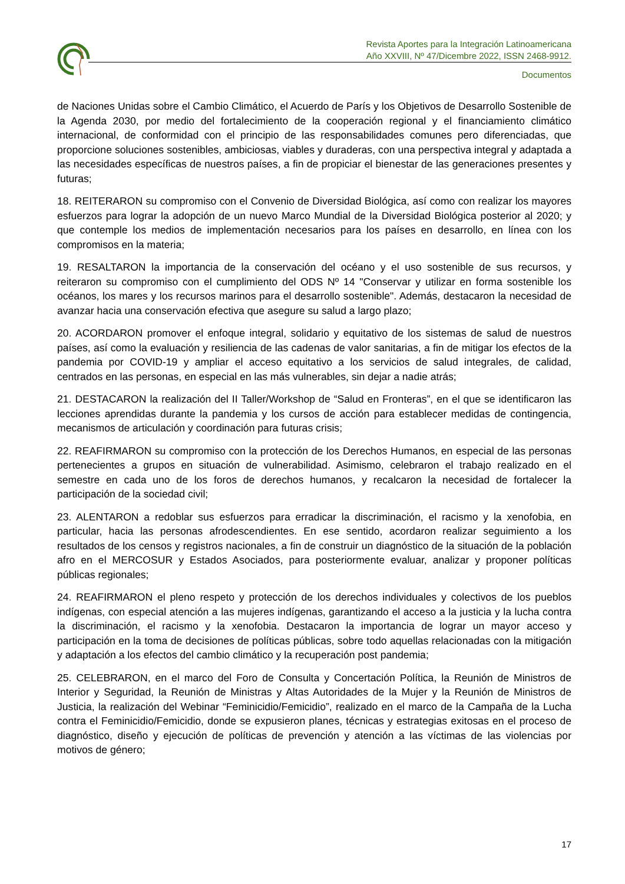Revista Aportes para la Integración Latinoamericana
Año XXVIII, Nº 47/Dicembre 2022, ISSN 2468-9912.
Documentos
de Naciones Unidas sobre el Cambio Climático, el Acuerdo de París y los Objetivos de Desarrollo Sostenible de la Agenda 2030, por medio del fortalecimiento de la cooperación regional y el financiamiento climático internacional, de conformidad con el principio de las responsabilidades comunes pero diferenciadas, que proporcione soluciones sostenibles, ambiciosas, viables y duraderas, con una perspectiva integral y adaptada a las necesidades específicas de nuestros países, a fin de propiciar el bienestar de las generaciones presentes y futuras;
18. REITERARON su compromiso con el Convenio de Diversidad Biológica, así como con realizar los mayores esfuerzos para lograr la adopción de un nuevo Marco Mundial de la Diversidad Biológica posterior al 2020; y que contemple los medios de implementación necesarios para los países en desarrollo, en línea con los compromisos en la materia;
19. RESALTARON la importancia de la conservación del océano y el uso sostenible de sus recursos, y reiteraron su compromiso con el cumplimiento del ODS Nº 14 "Conservar y utilizar en forma sostenible los océanos, los mares y los recursos marinos para el desarrollo sostenible". Además, destacaron la necesidad de avanzar hacia una conservación efectiva que asegure su salud a largo plazo;
20. ACORDARON promover el enfoque integral, solidario y equitativo de los sistemas de salud de nuestros países, así como la evaluación y resiliencia de las cadenas de valor sanitarias, a fin de mitigar los efectos de la pandemia por COVID-19 y ampliar el acceso equitativo a los servicios de salud integrales, de calidad, centrados en las personas, en especial en las más vulnerables, sin dejar a nadie atrás;
21. DESTACARON la realización del II Taller/Workshop de “Salud en Fronteras”, en el que se identificaron las lecciones aprendidas durante la pandemia y los cursos de acción para establecer medidas de contingencia, mecanismos de articulación y coordinación para futuras crisis;
22. REAFIRMARON su compromiso con la protección de los Derechos Humanos, en especial de las personas pertenecientes a grupos en situación de vulnerabilidad. Asimismo, celebraron el trabajo realizado en el semestre en cada uno de los foros de derechos humanos, y recalcaron la necesidad de fortalecer la participación de la sociedad civil;
23. ALENTARON a redoblar sus esfuerzos para erradicar la discriminación, el racismo y la xenofobia, en particular, hacia las personas afrodescendientes. En ese sentido, acordaron realizar seguimiento a los resultados de los censos y registros nacionales, a fin de construir un diagnóstico de la situación de la población afro en el MERCOSUR y Estados Asociados, para posteriormente evaluar, analizar y proponer políticas públicas regionales;
24. REAFIRMARON el pleno respeto y protección de los derechos individuales y colectivos de los pueblos indígenas, con especial atención a las mujeres indígenas, garantizando el acceso a la justicia y la lucha contra la discriminación, el racismo y la xenofobia. Destacaron la importancia de lograr un mayor acceso y participación en la toma de decisiones de políticas públicas, sobre todo aquellas relacionadas con la mitigación y adaptación a los efectos del cambio climático y la recuperación post pandemia;
25. CELEBRARON, en el marco del Foro de Consulta y Concertación Política, la Reunión de Ministros de Interior y Seguridad, la Reunión de Ministras y Altas Autoridades de la Mujer y la Reunión de Ministros de Justicia, la realización del Webinar “Feminicidio/Femicidio”, realizado en el marco de la Campaña de la Lucha contra el Feminicidio/Femicidio, donde se expusieron planes, técnicas y estrategias exitosas en el proceso de diagnóstico, diseño y ejecución de políticas de prevención y atención a las víctimas de las violencias por motivos de género;
17